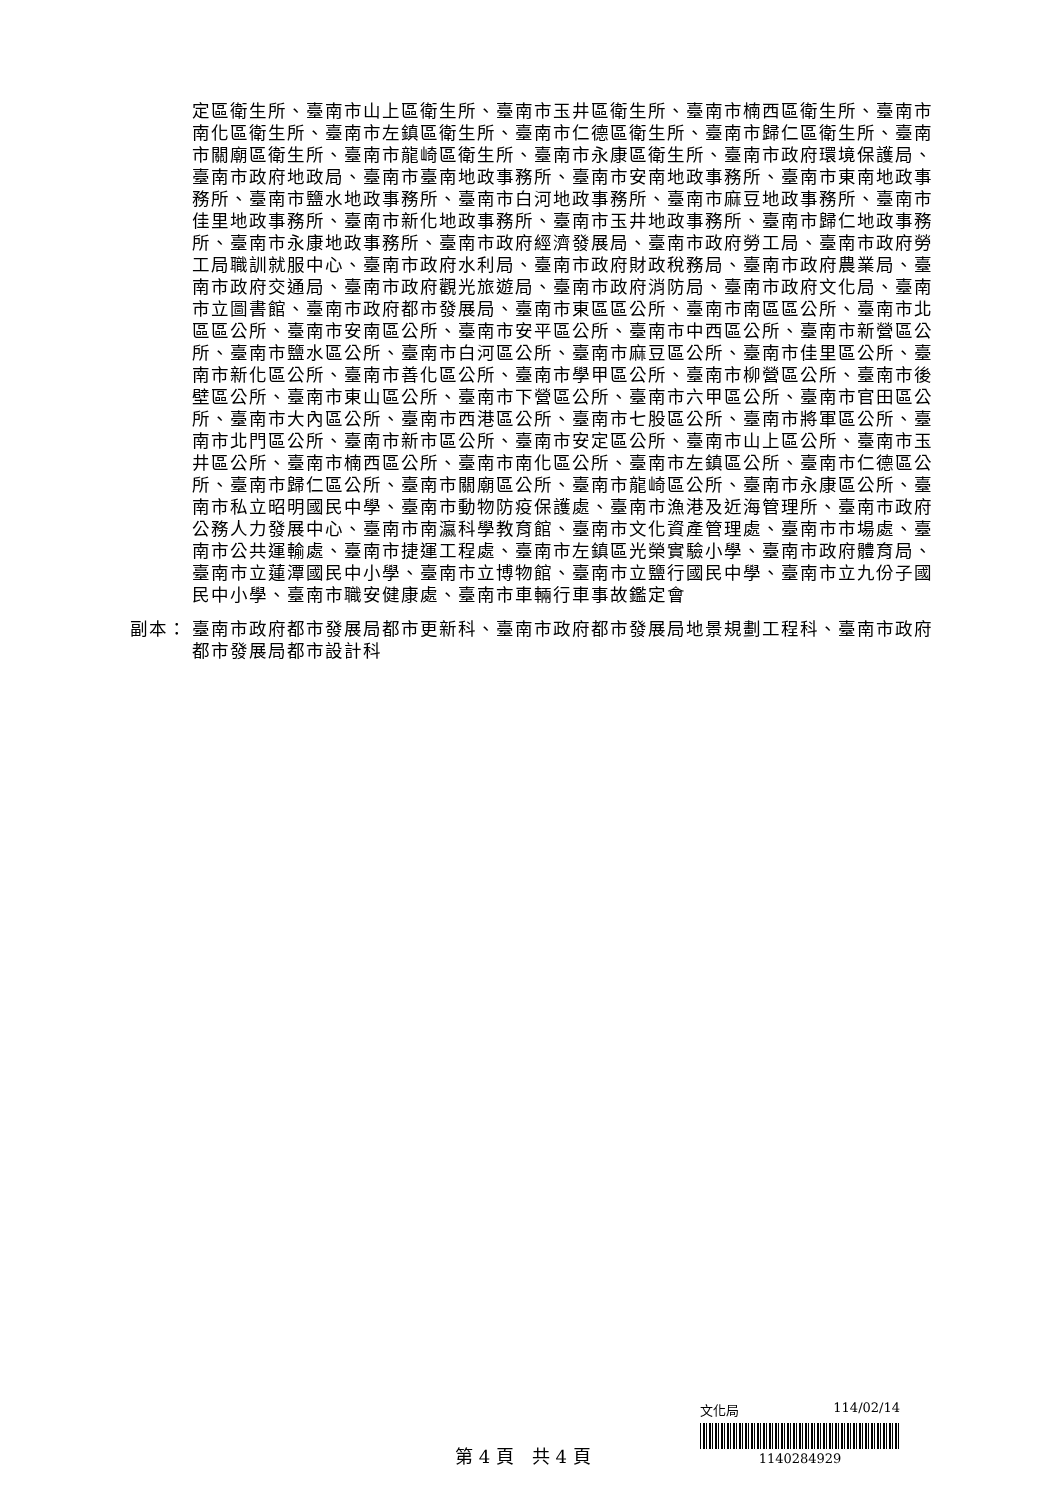定區衛生所、臺南市山上區衛生所、臺南市玉井區衛生所、臺南市楠西區衛生所、臺南市南化區衛生所、臺南市左鎮區衛生所、臺南市仁德區衛生所、臺南市歸仁區衛生所、臺南市關廟區衛生所、臺南市龍崎區衛生所、臺南市永康區衛生所、臺南市政府環境保護局、臺南市政府地政局、臺南市臺南地政事務所、臺南市安南地政事務所、臺南市東南地政事務所、臺南市鹽水地政事務所、臺南市白河地政事務所、臺南市麻豆地政事務所、臺南市佳里地政事務所、臺南市新化地政事務所、臺南市玉井地政事務所、臺南市歸仁地政事務所、臺南市永康地政事務所、臺南市政府經濟發展局、臺南市政府勞工局、臺南市政府勞工局職訓就服中心、臺南市政府水利局、臺南市政府財政稅務局、臺南市政府農業局、臺南市政府交通局、臺南市政府觀光旅遊局、臺南市政府消防局、臺南市政府文化局、臺南市立圖書館、臺南市政府都市發展局、臺南市東區區公所、臺南市南區區公所、臺南市北區區公所、臺南市安南區公所、臺南市安平區公所、臺南市中西區公所、臺南市新營區公所、臺南市鹽水區公所、臺南市白河區公所、臺南市麻豆區公所、臺南市佳里區公所、臺南市新化區公所、臺南市善化區公所、臺南市學甲區公所、臺南市柳營區公所、臺南市後壁區公所、臺南市東山區公所、臺南市下營區公所、臺南市六甲區公所、臺南市官田區公所、臺南市大內區公所、臺南市西港區公所、臺南市七股區公所、臺南市將軍區公所、臺南市北門區公所、臺南市新市區公所、臺南市安定區公所、臺南市山上區公所、臺南市玉井區公所、臺南市楠西區公所、臺南市南化區公所、臺南市左鎮區公所、臺南市仁德區公所、臺南市歸仁區公所、臺南市關廟區公所、臺南市龍崎區公所、臺南市永康區公所、臺南市私立昭明國民中學、臺南市動物防疫保護處、臺南市漁港及近海管理所、臺南市政府公務人力發展中心、臺南市南瀛科學教育館、臺南市文化資產管理處、臺南市市場處、臺南市公共運輸處、臺南市捷運工程處、臺南市左鎮區光榮實驗小學、臺南市政府體育局、臺南市立蓮潭國民中小學、臺南市立博物館、臺南市立鹽行國民中學、臺南市立九份子國民中小學、臺南市職安健康處、臺南市車輛行車事故鑑定會
副本： 臺南市政府都市發展局都市更新科、臺南市政府都市發展局地景規劃工程科、臺南市政府都市發展局都市設計科
第 4 頁　共 4 頁
文化局 114/02/14
1140284929